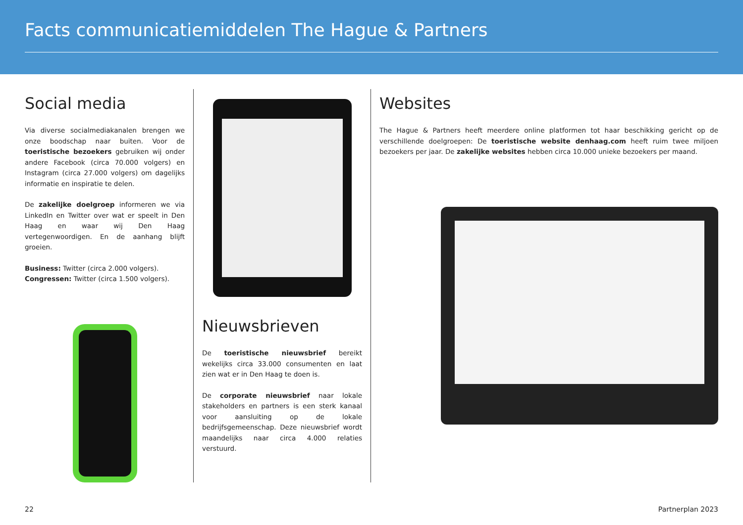Facts communicatiemiddelen The Hague & Partners
Social media
Via diverse socialmediakanalen brengen we onze boodschap naar buiten. Voor de toeristische bezoekers gebruiken wij onder andere Facebook (circa 70.000 volgers) en Instagram (circa 27.000 volgers) om dagelijks informatie en inspiratie te delen.
De zakelijke doelgroep informeren we via LinkedIn en Twitter over wat er speelt in Den Haag en waar wij Den Haag vertegenwoordigen. En de aanhang blijft groeien.
Business: Twitter (circa 2.000 volgers).
Congressen: Twitter (circa 1.500 volgers).
Nieuwsbrieven
De toeristische nieuwsbrief bereikt wekelijks circa 33.000 consumenten en laat zien wat er in Den Haag te doen is.
De corporate nieuwsbrief naar lokale stakeholders en partners is een sterk kanaal voor aansluiting op de lokale bedrijfsgemeenschap. Deze nieuwsbrief wordt maandelijks naar circa 4.000 relaties verstuurd.
Websites
The Hague & Partners heeft meerdere online platformen tot haar beschikking gericht op de verschillende doelgroepen: De toeristische website denhaag.com heeft ruim twee miljoen bezoekers per jaar. De zakelijke websites hebben circa 10.000 unieke bezoekers per maand.
22 Partnerplan 2023